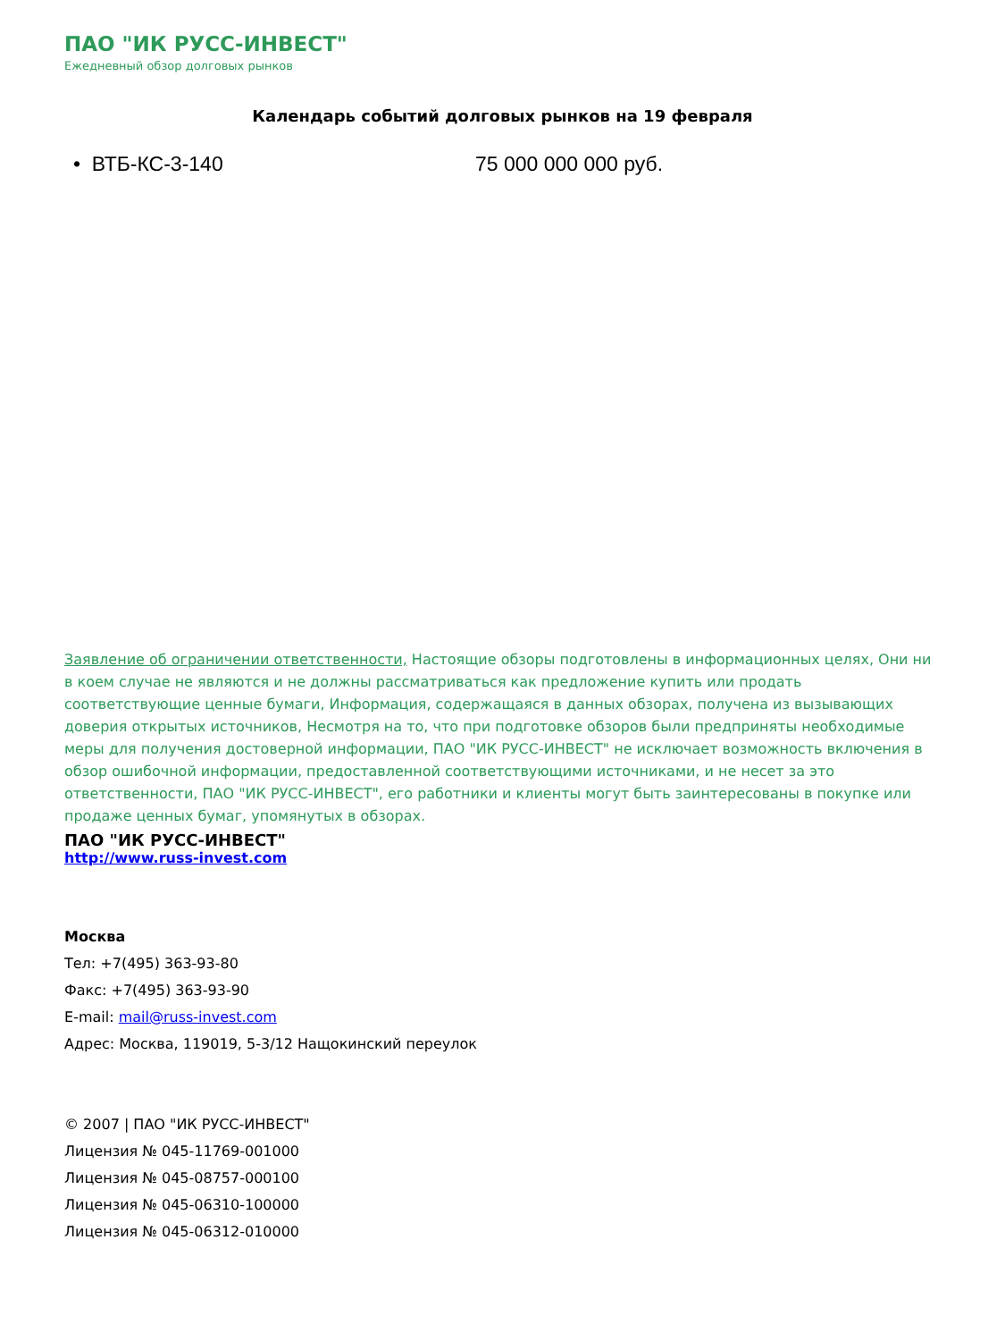ПАО "ИК РУСС-ИНВЕСТ"
Ежедневный обзор долговых рынков
Календарь событий долговых рынков на 19 февраля
• ВТБ-КС-3-140 75 000 000 000 руб.
Заявление об ограничении ответственности, Настоящие обзоры подготовлены в информационных целях, Они ни в коем случае не являются и не должны рассматриваться как предложение купить или продать соответствующие ценные бумаги, Информация, содержащаяся в данных обзорах, получена из вызывающих доверия открытых источников, Несмотря на то, что при подготовке обзоров были предприняты необходимые меры для получения достоверной информации, ПАО "ИК РУСС-ИНВЕСТ" не исключает возможность включения в обзор ошибочной информации, предоставленной соответствующими источниками, и не несет за это ответственности, ПАО "ИК РУСС-ИНВЕСТ", его работники и клиенты могут быть заинтересованы в покупке или продаже ценных бумаг, упомянутых в обзорах.
ПАО "ИК РУСС-ИНВЕСТ"
http://www.russ-invest.com
Москва
Тел: +7(495) 363-93-80
Факс: +7(495) 363-93-90
E-mail: mail@russ-invest.com
Адрес: Москва, 119019, 5-3/12 Нащокинский переулок
© 2007 | ПАО "ИК РУСС-ИНВЕСТ"
Лицензия № 045-11769-001000
Лицензия № 045-08757-000100
Лицензия № 045-06310-100000
Лицензия № 045-06312-010000